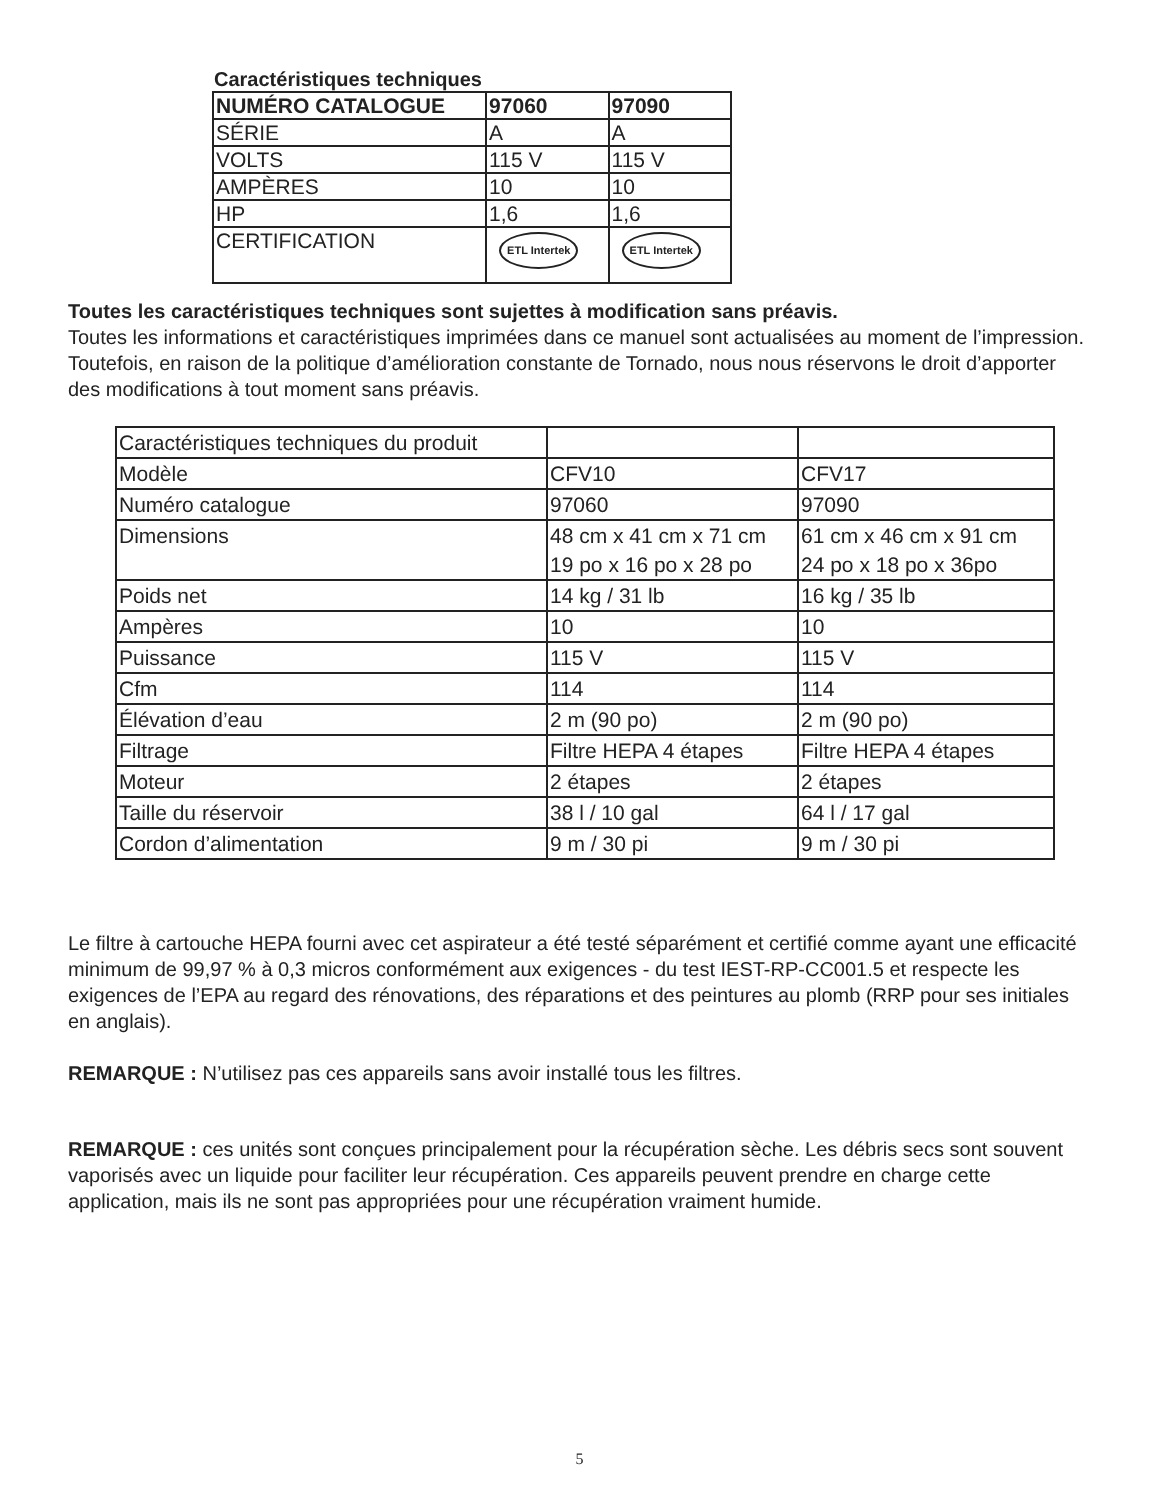Caractéristiques techniques
| NUMÉRO CATALOGUE | 97060 | 97090 |
| --- | --- | --- |
| SÉRIE | A | A |
| VOLTS | 115 V | 115 V |
| AMPÈRES | 10 | 10 |
| HP | 1,6 | 1,6 |
| CERTIFICATION | ETL Intertek | ETL Intertek |
Toutes les caractéristiques techniques sont sujettes à modification sans préavis.
Toutes les informations et caractéristiques imprimées dans ce manuel sont actualisées au moment de l’impression. Toutefois, en raison de la politique d’amélioration constante de Tornado, nous nous réservons le droit d’apporter des modifications à tout moment sans préavis.
| Caractéristiques techniques du produit | | |
| Modèle | CFV10 | CFV17 |
| Numéro catalogue | 97060 | 97090 |
| Dimensions | 48 cm x 41 cm x 71 cm 19 po x 16 po x 28 po | 61 cm x 46 cm x 91 cm 24 po x 18 po x 36po |
| Poids net | 14 kg / 31 lb | 16 kg / 35 lb |
| Ampères | 10 | 10 |
| Puissance | 115 V | 115 V |
| Cfm | 114 | 114 |
| Élévation d’eau | 2 m (90 po) | 2 m (90 po) |
| Filtrage | Filtre HEPA 4 étapes | Filtre HEPA 4 étapes |
| Moteur | 2 étapes | 2 étapes |
| Taille du réservoir | 38 l / 10 gal | 64 l / 17 gal |
| Cordon d’alimentation | 9 m / 30 pi | 9 m / 30 pi |
Le filtre à cartouche HEPA fourni avec cet aspirateur a été testé séparément et certifié comme ayant une efficacité minimum de 99,97 % à 0,3 micros conformément aux exigences - du test IEST-RP-CC001.5 et respecte les exigences de l’EPA au regard des rénovations, des réparations et des peintures au plomb (RRP pour ses initiales en anglais).
REMARQUE : N’utilisez pas ces appareils sans avoir installé tous les filtres.
REMARQUE : ces unités sont conçues principalement pour la récupération sèche. Les débris secs sont souvent vaporisés avec un liquide pour faciliter leur récupération. Ces appareils peuvent prendre en charge cette application, mais ils ne sont pas appropriées pour une récupération vraiment humide.
5